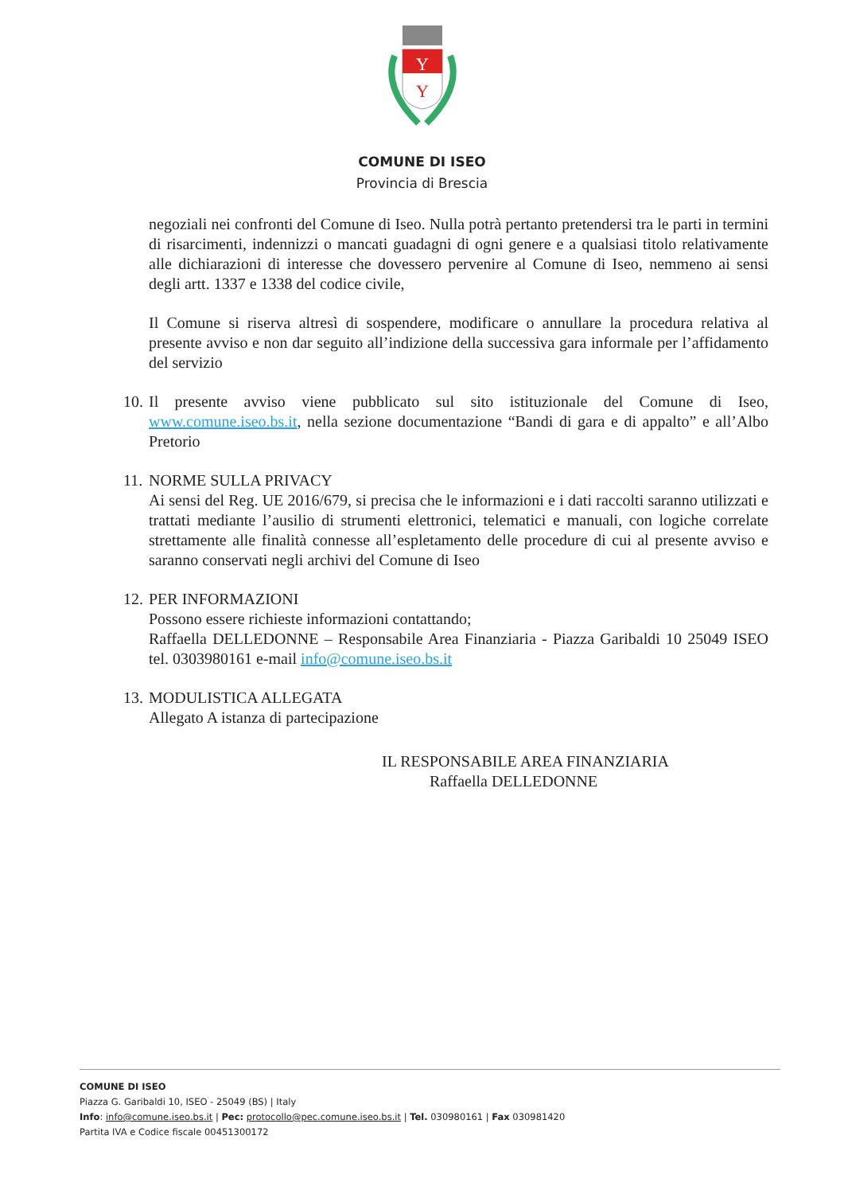Y
Y
COMUNE DI ISEO
Provincia di Brescia
negoziali nei confronti del Comune di Iseo. Nulla potrà pertanto pretendersi tra le parti in termini di risarcimenti, indennizzi o mancati guadagni di ogni genere e a qualsiasi titolo relativamente alle dichiarazioni di interesse che dovessero pervenire al Comune di Iseo, nemmeno ai sensi degli artt. 1337 e 1338 del codice civile,
Il Comune si riserva altresì di sospendere, modificare o annullare la procedura relativa al presente avviso e non dar seguito all’indizione della successiva gara informale per l’affidamento del servizio
10.
Il presente avviso viene pubblicato sul sito istituzionale del Comune di Iseo, www.comune.iseo.bs.it, nella sezione documentazione “Bandi di gara e di appalto” e all’Albo Pretorio
11.
NORME SULLA PRIVACY
Ai sensi del Reg. UE 2016/679, si precisa che le informazioni e i dati raccolti saranno utilizzati e trattati mediante l’ausilio di strumenti elettronici, telematici e manuali, con logiche correlate strettamente alle finalità connesse all’espletamento delle procedure di cui al presente avviso e saranno conservati negli archivi del Comune di Iseo
12.
PER INFORMAZIONI
Possono essere richieste informazioni contattando;
Raffaella DELLEDONNE – Responsabile Area Finanziaria - Piazza Garibaldi 10 25049 ISEO tel. 0303980161 e-mail info@comune.iseo.bs.it
13.
MODULISTICA ALLEGATA
Allegato A istanza di partecipazione
IL RESPONSABILE AREA FINANZIARIA
Raffaella DELLEDONNE
COMUNE DI ISEO
Piazza G. Garibaldi 10, ISEO - 25049 (BS) | Italy
Info: info@comune.iseo.bs.it | Pec: protocollo@pec.comune.iseo.bs.it | Tel. 030980161 | Fax 030981420
Partita IVA e Codice fiscale 00451300172